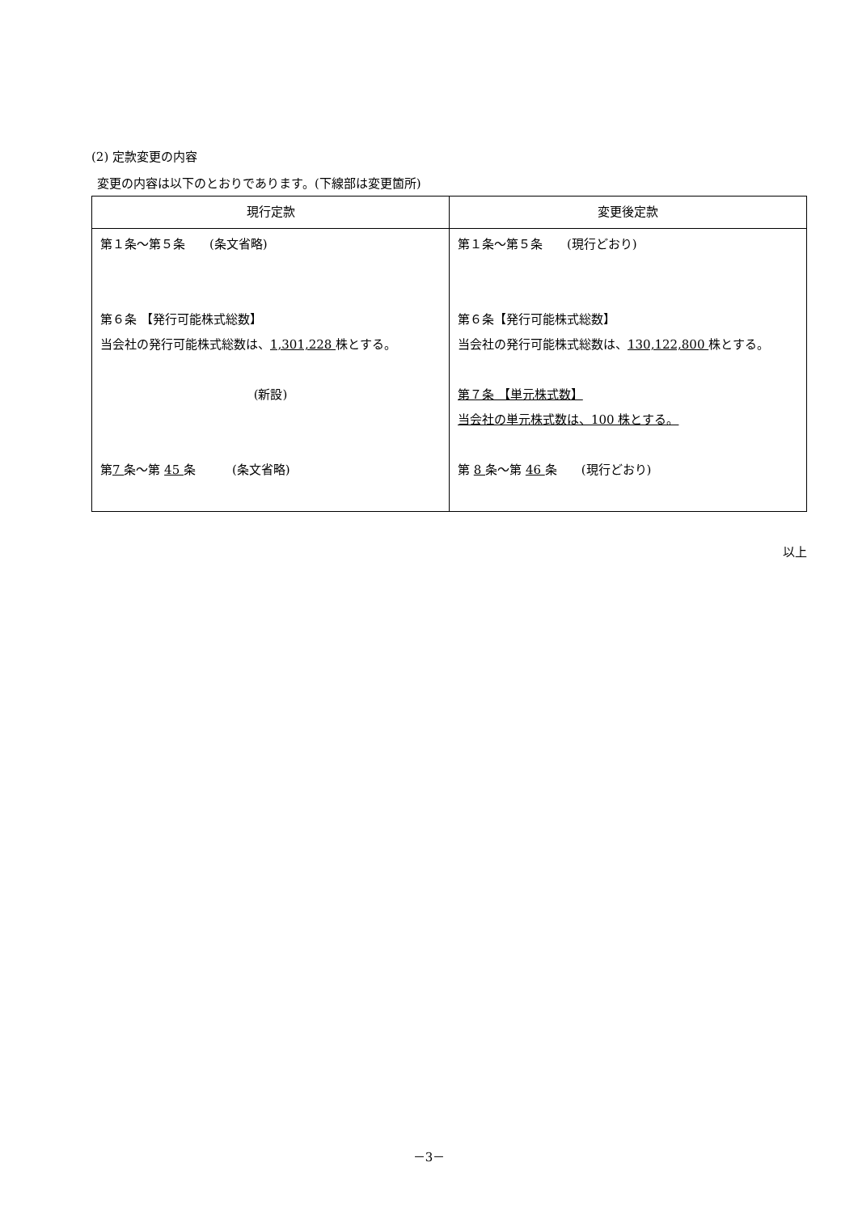(2) 定款変更の内容
変更の内容は以下のとおりであります。(下線部は変更箇所)
| 現行定款 | 変更後定款 |
| --- | --- |
| 第１条～第５条 (条文省略) 第６条 【発行可能株式総数】 当会社の発行可能株式総数は、 1,301,228 株とする。 (新設) 第 7 条～第 45 条 (条文省略) | 第１条～第５条 (現行どおり) 第６条【発行可能株式総数】 当会社の発行可能株式総数は、 130,122,800 株とする。 第７条 【単元株式数】 当会社の単元株式数は、100 株とする。 第 8 条～第 46 条 (現行どおり) |
以上
－3－